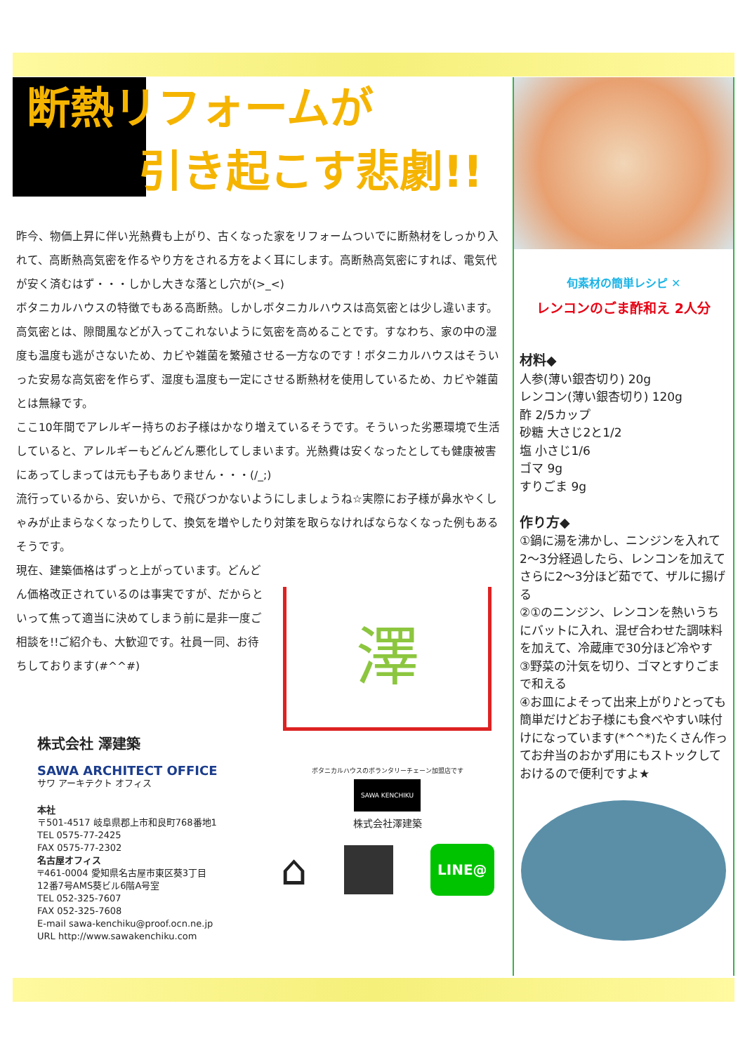断熱リフォームが
引き起こす悲劇!!
昨今、物価上昇に伴い光熱費も上がり、古くなった家をリフォームついでに断熱材をしっかり入れて、高断熱高気密を作るやり方をされる方をよく耳にします。高断熱高気密にすれば、電気代が安く済むはず・・・しかし大きな落とし穴が(>_<)
ボタニカルハウスの特徴でもある高断熱。しかしボタニカルハウスは高気密とは少し違います。高気密とは、隙間風などが入ってこれないように気密を高めることです。すなわち、家の中の湿度も温度も逃がさないため、カビや雑菌を繁殖させる一方なのです！ボタニカルハウスはそういった安易な高気密を作らず、湿度も温度も一定にさせる断熱材を使用しているため、カビや雑菌とは無縁です。
ここ10年間でアレルギー持ちのお子様はかなり増えているそうです。そういった劣悪環境で生活していると、アレルギーもどんどん悪化してしまいます。光熱費は安くなったとしても健康被害にあってしまっては元も子もありません・・・(/_;)
流行っているから、安いから、で飛びつかないようにしましょうね☆実際にお子様が鼻水やくしゃみが止まらなくなったりして、換気を増やしたり対策を取らなければならなくなった例もあるそうです。
現在、建築価格はずっと上がっています。どんどん価格改正されているのは事実ですが、だからといって焦って適当に決めてしまう前に是非一度ご相談を!!ご紹介も、大歓迎です。社員一同、お待ちしております(#^^#)
澤
株式会社 澤建築
SAWA ARCHITECT OFFICE
サワ アーキテクト オフィス
本社
〒501-4517 岐阜県郡上市和良町768番地1
TEL 0575-77-2425
FAX 0575-77-2302
名古屋オフィス
〒461-0004 愛知県名古屋市東区葵3丁目
12番7号AMS葵ビル6階A号室
TEL 052-325-7607
FAX 052-325-7608
E-mail sawa-kenchiku@proof.ocn.ne.jp
URL http://www.sawakenchiku.com
ボタニカルハウスのボランタリーチェーン加盟店です
SAWA KENCHIKU
株式会社澤建築
⌂ LINE@
旬素材の簡単レシピ ✕
レンコンのごま酢和え 2人分
材料◆
人参(薄い銀杏切り) 20g
レンコン(薄い銀杏切り) 120g
酢 2/5カップ
砂糖 大さじ2と1/2
塩 小さじ1/6
ゴマ 9g
すりごま 9g
作り方◆
①鍋に湯を沸かし、ニンジンを入れて2～3分経過したら、レンコンを加えてさらに2～3分ほど茹でて、ザルに揚げる
②①のニンジン、レンコンを熱いうちにバットに入れ、混ぜ合わせた調味料を加えて、冷蔵庫で30分ほど冷やす
③野菜の汁気を切り、ゴマとすりごまで和える
④お皿によそって出来上がり♪とっても簡単だけどお子様にも食べやすい味付けになっています(*^^*)たくさん作ってお弁当のおかず用にもストックしておけるので便利ですよ★